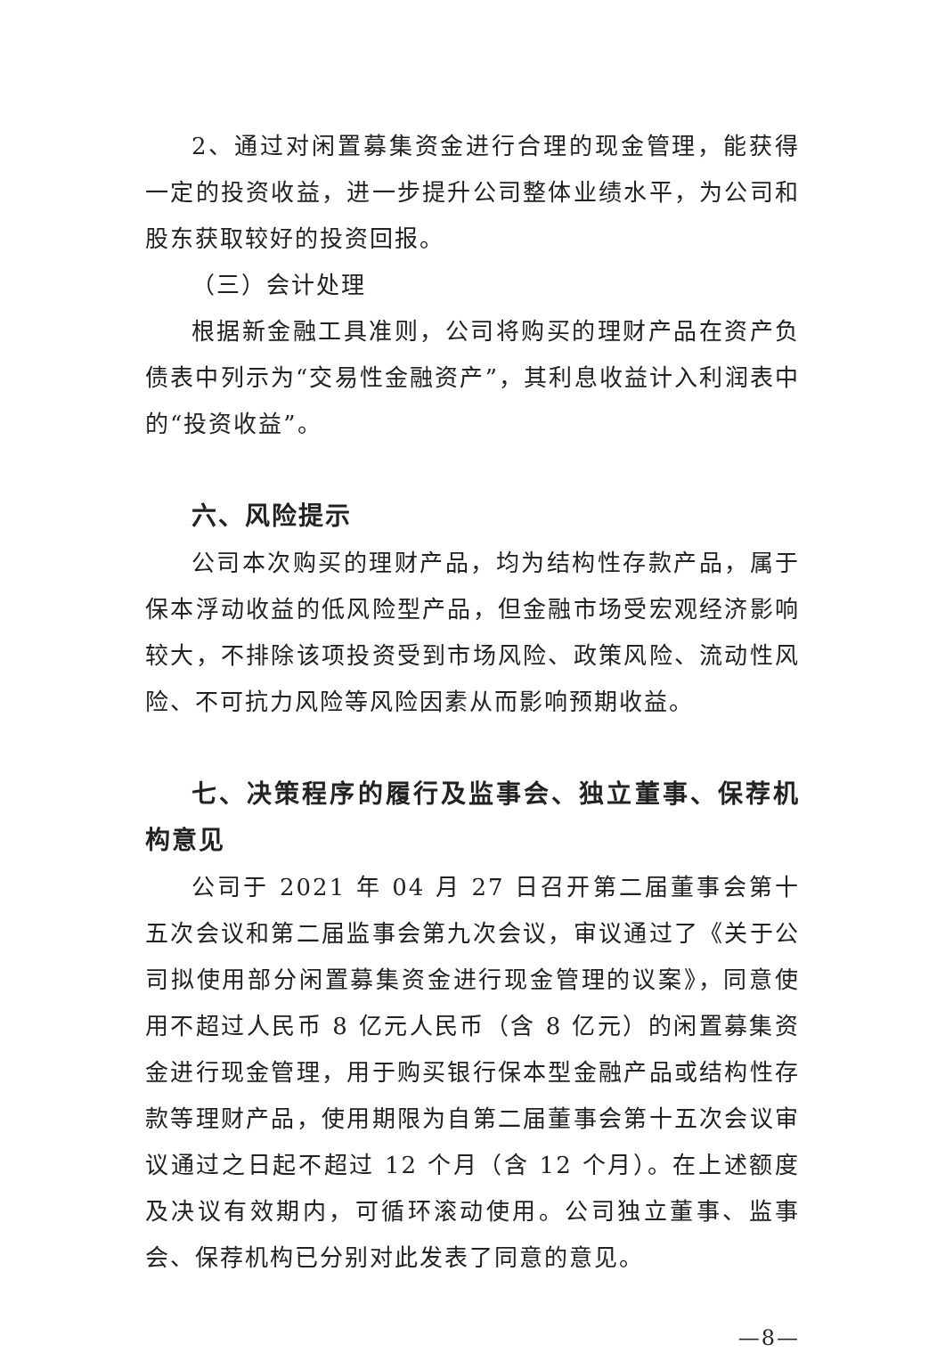2、通过对闲置募集资金进行合理的现金管理，能获得一定的投资收益，进一步提升公司整体业绩水平，为公司和股东获取较好的投资回报。
（三）会计处理
根据新金融工具准则，公司将购买的理财产品在资产负债表中列示为“交易性金融资产”，其利息收益计入利润表中的“投资收益”。
六、风险提示
公司本次购买的理财产品，均为结构性存款产品，属于保本浮动收益的低风险型产品，但金融市场受宏观经济影响较大，不排除该项投资受到市场风险、政策风险、流动性风险、不可抗力风险等风险因素从而影响预期收益。
七、决策程序的履行及监事会、独立董事、保荐机构意见
公司于 2021 年 04 月 27 日召开第二届董事会第十五次会议和第二届监事会第九次会议，审议通过了《关于公司拟使用部分闲置募集资金进行现金管理的议案》，同意使用不超过人民币 8 亿元人民币（含 8 亿元）的闲置募集资金进行现金管理，用于购买银行保本型金融产品或结构性存款等理财产品，使用期限为自第二届董事会第十五次会议审议通过之日起不超过 12 个月（含 12 个月）。在上述额度及决议有效期内，可循环滚动使用。公司独立董事、监事会、保荐机构已分别对此发表了同意的意见。
—8—